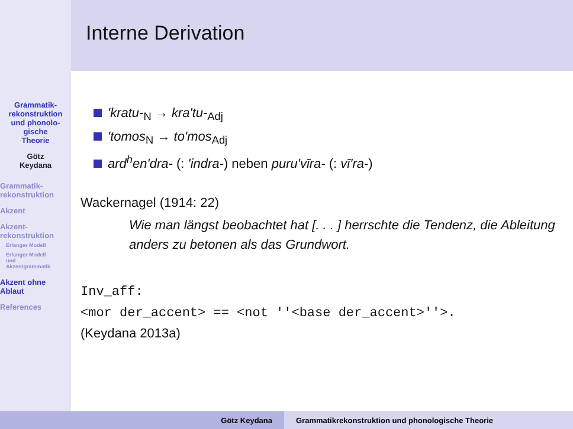Interne Derivation
Grammatik-
rekonstruktion
und phonolo-
gische
Theorie
Götz
Keydana
Grammatik-
rekonstruktion
Akzent
Akzent-
rekonstruktion
Erlanger Modell
Erlanger Modell
und
Akzentgrammatik
Akzent ohne
Ablaut
References
'kratu-<sub>N</sub> → kra'tu-<sub>Adj</sub>
'tomos<sub>N</sub> → to'mos<sub>Adj</sub>
ard<sup>h</sup>en'dra- (: 'indra-) neben puru'vīra- (: vī'ra-)
Wackernagel (1914: 22)
Wie man längst beobachtet hat [. . . ] herrschte die Tendenz, die Ableitung anders zu betonen als das Grundwort.
Inv_aff:
<mor der_accent> == <not ''<base der_accent>''>.
(Keydana 2013a)
Götz Keydana Grammatikrekonstruktion und phonologische Theorie